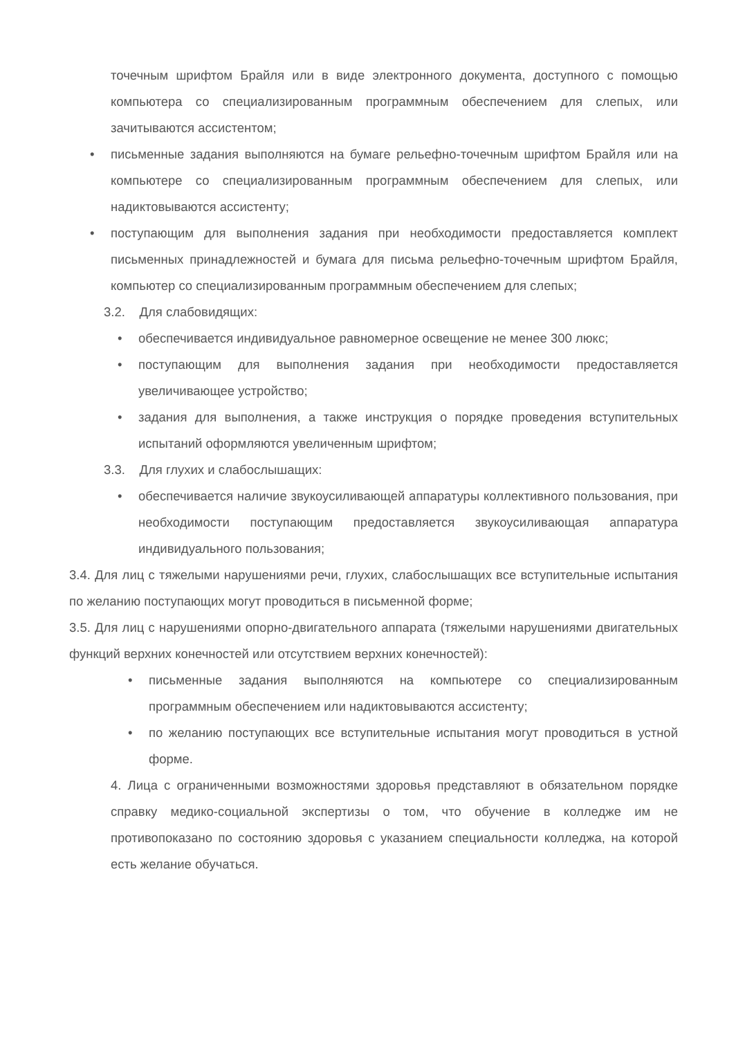точечным шрифтом Брайля или в виде электронного документа, доступного с помощью компьютера со специализированным программным обеспечением для слепых, или зачитываются ассистентом;
• письменные задания выполняются на бумаге рельефно-точечным шрифтом Брайля или на компьютере со специализированным программным обеспечением для слепых, или надиктовываются ассистенту;
• поступающим для выполнения задания при необходимости предоставляется комплект письменных принадлежностей и бумага для письма рельефно-точечным шрифтом Брайля, компьютер со специализированным программным обеспечением для слепых;
3.2. Для слабовидящих:
• обеспечивается индивидуальное равномерное освещение не менее 300 люкс;
• поступающим для выполнения задания при необходимости предоставляется увеличивающее устройство;
• задания для выполнения, а также инструкция о порядке проведения вступительных испытаний оформляются увеличенным шрифтом;
3.3. Для глухих и слабослышащих:
• обеспечивается наличие звукоусиливающей аппаратуры коллективного пользования, при необходимости поступающим предоставляется звукоусиливающая аппаратура индивидуального пользования;
3.4. Для лиц с тяжелыми нарушениями речи, глухих, слабослышащих все вступительные испытания по желанию поступающих могут проводиться в письменной форме;
3.5. Для лиц с нарушениями опорно-двигательного аппарата (тяжелыми нарушениями двигательных функций верхних конечностей или отсутствием верхних конечностей):
• письменные задания выполняются на компьютере со специализированным программным обеспечением или надиктовываются ассистенту;
• по желанию поступающих все вступительные испытания могут проводиться в устной форме.
4. Лица с ограниченными возможностями здоровья представляют в обязательном порядке справку медико-социальной экспертизы о том, что обучение в колледже им не противопоказано по состоянию здоровья с указанием специальности колледжа, на которой есть желание обучаться.